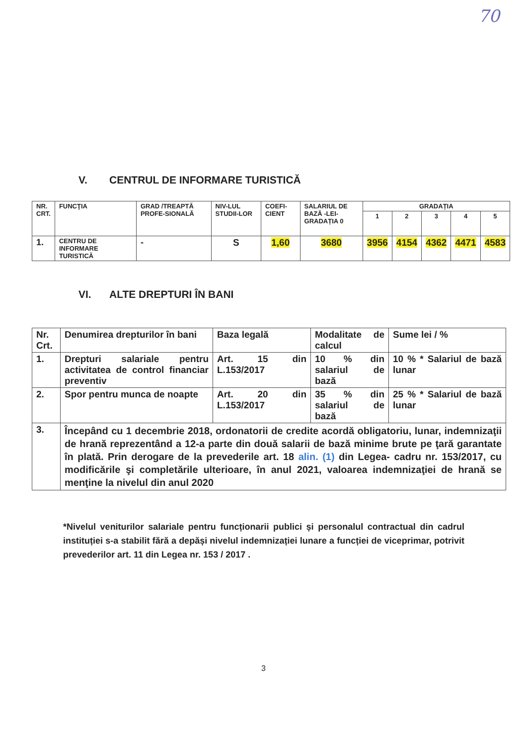70
V. CENTRUL DE INFORMARE TURISTICĂ
| NR. CRT. | FUNCŢIA | GRAD /TREAPTĂ PROFE-SIONALĂ | NIV-LUL STUDII-LOR | COEFI-CIENT | SALARIUL DE BAZĂ -LEI- GRADAȚIA 0 | GRADAȚIA | | | | |
| --- | --- | --- | --- | --- | --- | --- | --- | --- | --- | --- |
| | | | | | | 1 | 2 | 3 | 4 | 5 |
| 1. | CENTRU DE INFORMARE TURISTICĂ | - | S | 1,60 | 3680 | 3956 | 4154 | 4362 | 4471 | 4583 |
VI. ALTE DREPTURI ÎN BANI
| Nr. Crt. | Denumirea drepturilor în bani | Baza legală | Modalitate de calcul | Sume lei / % |
| --- | --- | --- | --- | --- |
| 1. | Drepturi salariale pentru activitatea de control financiar preventiv | Art. 15 din L.153/2017 | 10 % din salariul de bază | 10 % * Salariul de bază lunar |
| 2. | Spor pentru munca de noapte | Art. 20 din L.153/2017 | 35 % din salariul de bază | 25 % * Salariul de bază lunar |
| 3. | Începând cu 1 decembrie 2018, ordonatorii de credite acordă obligatoriu, lunar, indemnizaţii de hrană reprezentând a 12-a parte din două salarii de bază minime brute pe ţară garantate în plată. Prin derogare de la prevederile art. 18 alin. (1) din Legea- cadru nr. 153/2017, cu modificările şi completările ulterioare, în anul 2021, valoarea indemnizaţiei de hrană se menţine la nivelul din anul 2020 | | | |
*Nivelul veniturilor salariale pentru funcționarii publici și personalul contractual din cadrul instituției s-a stabilit fără a depăși nivelul indemnizației lunare a funcției de viceprimar, potrivit prevederilor art. 11 din Legea nr. 153 / 2017 .
3